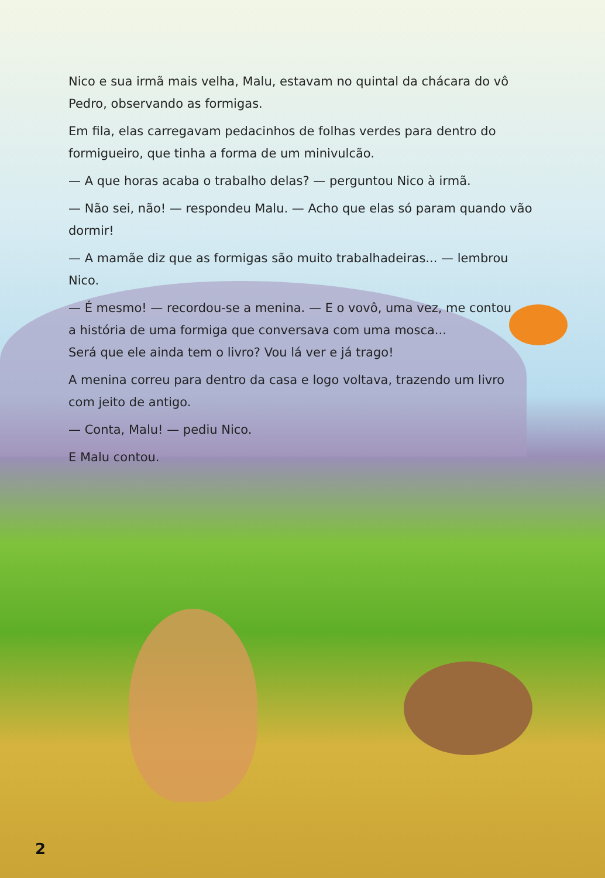Nico e sua irmã mais velha, Malu, estavam no quintal da chácara do vô Pedro, observando as formigas.
Em fila, elas carregavam pedacinhos de folhas verdes para dentro do formigueiro, que tinha a forma de um minivulcão.
— A que horas acaba o trabalho delas? — perguntou Nico à irmã.
— Não sei, não! — respondeu Malu. — Acho que elas só param quando vão dormir!
— A mamãe diz que as formigas são muito trabalhadeiras... — lembrou Nico.
— É mesmo! — recordou-se a menina. — E o vovô, uma vez, me contou
a história de uma formiga que conversava com uma mosca...
Será que ele ainda tem o livro? Vou lá ver e já trago!
A menina correu para dentro da casa e logo voltava, trazendo um livro
com jeito de antigo.
— Conta, Malu! — pediu Nico.
E Malu contou.
2